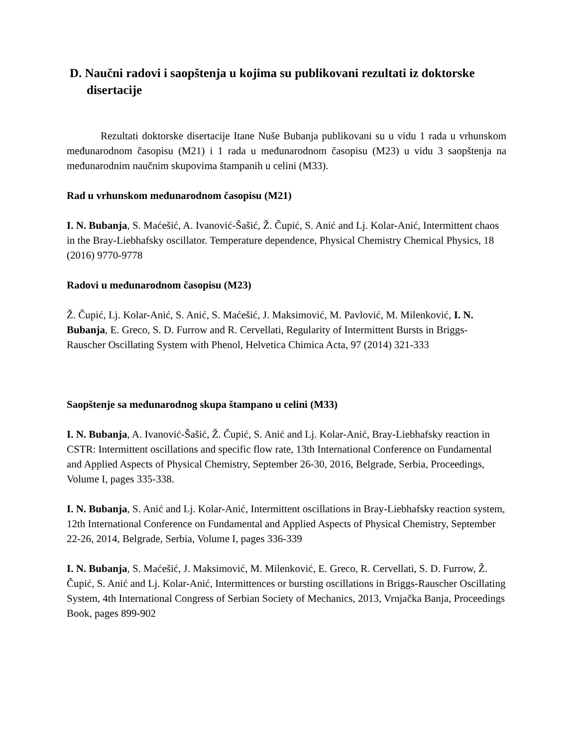D. Naučni radovi i saopštenja u kojima su publikovani rezultati iz doktorske disertacije
Rezultati doktorske disertacije Itane Nuše Bubanja publikovani su u vidu 1 rada u vrhunskom međunarodnom časopisu (M21) i 1 rada u međunarodnom časopisu (M23) u vidu 3 saopštenja na međunarodnim naučnim skupovima štampanih u celini (M33).
Rad u vrhunskom međunarodnom časopisu (M21)
I. N. Bubanja, S. Maćešić, A. Ivanović-Šašić, Ž. Čupić, S. Anić and Lj. Kolar-Anić, Intermittent chaos in the Bray-Liebhafsky oscillator. Temperature dependence, Physical Chemistry Chemical Physics, 18 (2016) 9770-9778
Radovi u međunarodnom časopisu (M23)
Ž. Čupić, Lj. Kolar-Anić, S. Anić, S. Maćešić, J. Maksimović, M. Pavlović, M. Milenković, I. N. Bubanja, E. Greco, S. D. Furrow and R. Cervellati, Regularity of Intermittent Bursts in Briggs-Rauscher Oscillating System with Phenol, Helvetica Chimica Acta, 97 (2014) 321-333
Saopštenje sa međunarodnog skupa štampano u celini (M33)
I. N. Bubanja, A. Ivanović-Šašić, Ž. Čupić, S. Anić and Lj. Kolar-Anić, Bray-Liebhafsky reaction in CSTR: Intermittent oscillations and specific flow rate, 13th International Conference on Fundamental and Applied Aspects of Physical Chemistry, September 26-30, 2016, Belgrade, Serbia, Proceedings, Volume I, pages 335-338.
I. N. Bubanja, S. Anić and Lj. Kolar-Anić, Intermittent oscillations in Bray-Liebhafsky reaction system, 12th International Conference on Fundamental and Applied Aspects of Physical Chemistry, September 22-26, 2014, Belgrade, Serbia, Volume I, pages 336-339
I. N. Bubanja, S. Maćešić, J. Maksimović, M. Milenković, E. Greco, R. Cervellati, S. D. Furrow, Ž. Čupić, S. Anić and Lj. Kolar-Anić, Intermittences or bursting oscillations in Briggs-Rauscher Oscillating System, 4th International Congress of Serbian Society of Mechanics, 2013, Vrnjačka Banja, Proceedings Book, pages 899-902